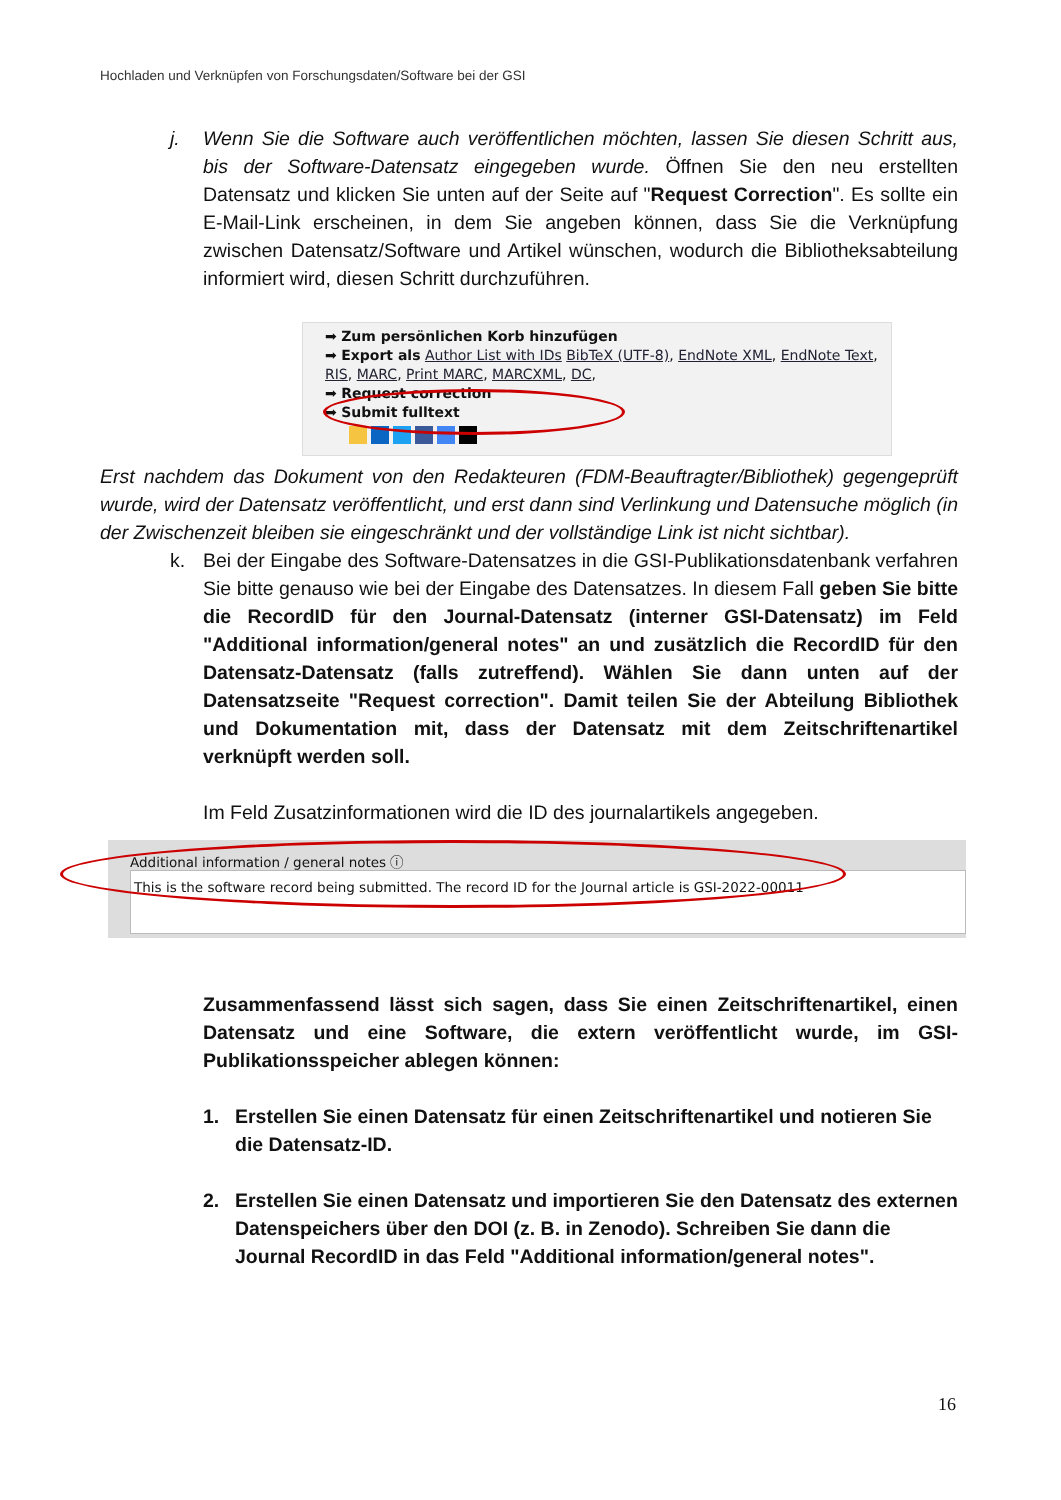Hochladen und Verknüpfen von Forschungsdaten/Software bei der GSI
j. Wenn Sie die Software auch veröffentlichen möchten, lassen Sie diesen Schritt aus, bis der Software-Datensatz eingegeben wurde. Öffnen Sie den neu erstellten Datensatz und klicken Sie unten auf der Seite auf "Request Correction". Es sollte ein E-Mail-Link erscheinen, in dem Sie angeben können, dass Sie die Verknüpfung zwischen Datensatz/Software und Artikel wünschen, wodurch die Bibliotheksabteilung informiert wird, diesen Schritt durchzuführen.
➡ Zum persönlichen Korb hinzufügen
➡ Export als Author List with IDs BibTeX (UTF-8), EndNote XML, EndNote Text, RIS, MARC, Print MARC, MARCXML, DC,
➡ Request correction
➡ Submit fulltext
Erst nachdem das Dokument von den Redakteuren (FDM-Beauftragter/Bibliothek) gegengeprüft wurde, wird der Datensatz veröffentlicht, und erst dann sind Verlinkung und Datensuche möglich (in der Zwischenzeit bleiben sie eingeschränkt und der vollständige Link ist nicht sichtbar).
k. Bei der Eingabe des Software-Datensatzes in die GSI-Publikationsdatenbank verfahren Sie bitte genauso wie bei der Eingabe des Datensatzes. In diesem Fall geben Sie bitte die RecordID für den Journal-Datensatz (interner GSI-Datensatz) im Feld "Additional information/general notes" an und zusätzlich die RecordID für den Datensatz-Datensatz (falls zutreffend). Wählen Sie dann unten auf der Datensatzseite "Request correction". Damit teilen Sie der Abteilung Bibliothek und Dokumentation mit, dass der Datensatz mit dem Zeitschriftenartikel verknüpft werden soll.
Im Feld Zusatzinformationen wird die ID des journalartikels angegeben.
Additional information / general notes ⓘ
This is the software record being submitted. The record ID for the Journal article is GSI-2022-00011
Zusammenfassend lässt sich sagen, dass Sie einen Zeitschriftenartikel, einen Datensatz und eine Software, die extern veröffentlicht wurde, im GSI-Publikationsspeicher ablegen können:
1. Erstellen Sie einen Datensatz für einen Zeitschriftenartikel und notieren Sie die Datensatz-ID.
2. Erstellen Sie einen Datensatz und importieren Sie den Datensatz des externen Datenspeichers über den DOI (z. B. in Zenodo). Schreiben Sie dann die Journal RecordID in das Feld "Additional information/general notes".
16